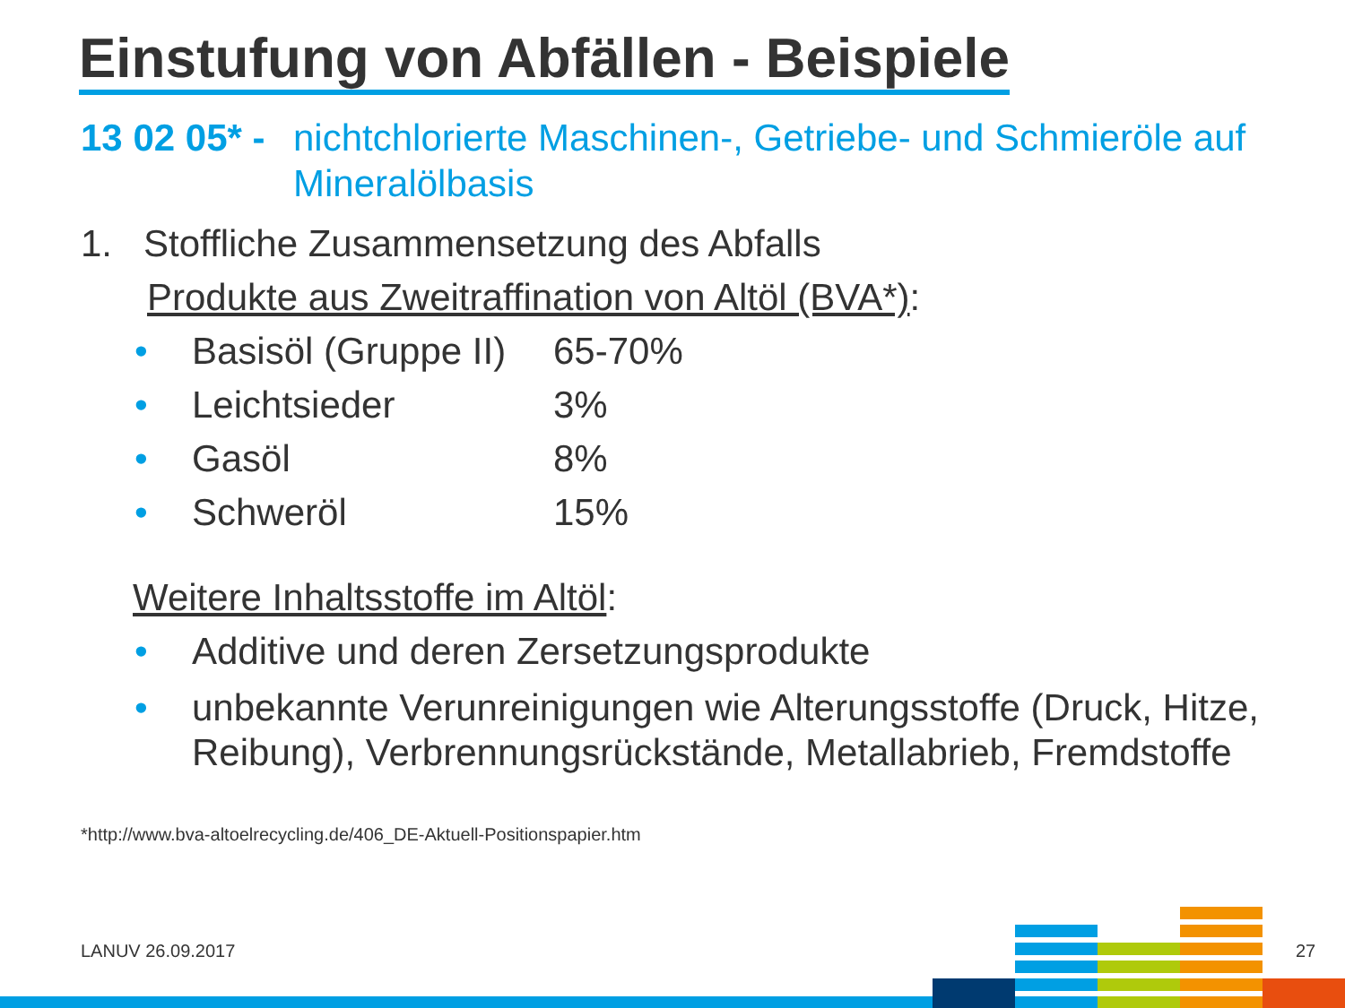Einstufung von Abfällen - Beispiele
13 02 05* - nichtchlorierte Maschinen-, Getriebe- und Schmieröle auf Mineralölbasis
1. Stoffliche Zusammensetzung des Abfalls
Produkte aus Zweitraffination von Altöl (BVA*):
• Basisöl (Gruppe II) 65-70%
• Leichtsieder 3%
• Gasöl 8%
• Schweröl 15%
Weitere Inhaltsstoffe im Altöl:
• Additive und deren Zersetzungsprodukte
• unbekannte Verunreinigungen wie Alterungsstoffe (Druck, Hitze, Reibung), Verbrennungsrückstände, Metallabrieb, Fremdstoffe
*http://www.bva-altoelrecycling.de/406_DE-Aktuell-Positionspapier.htm
LANUV 26.09.2017 27